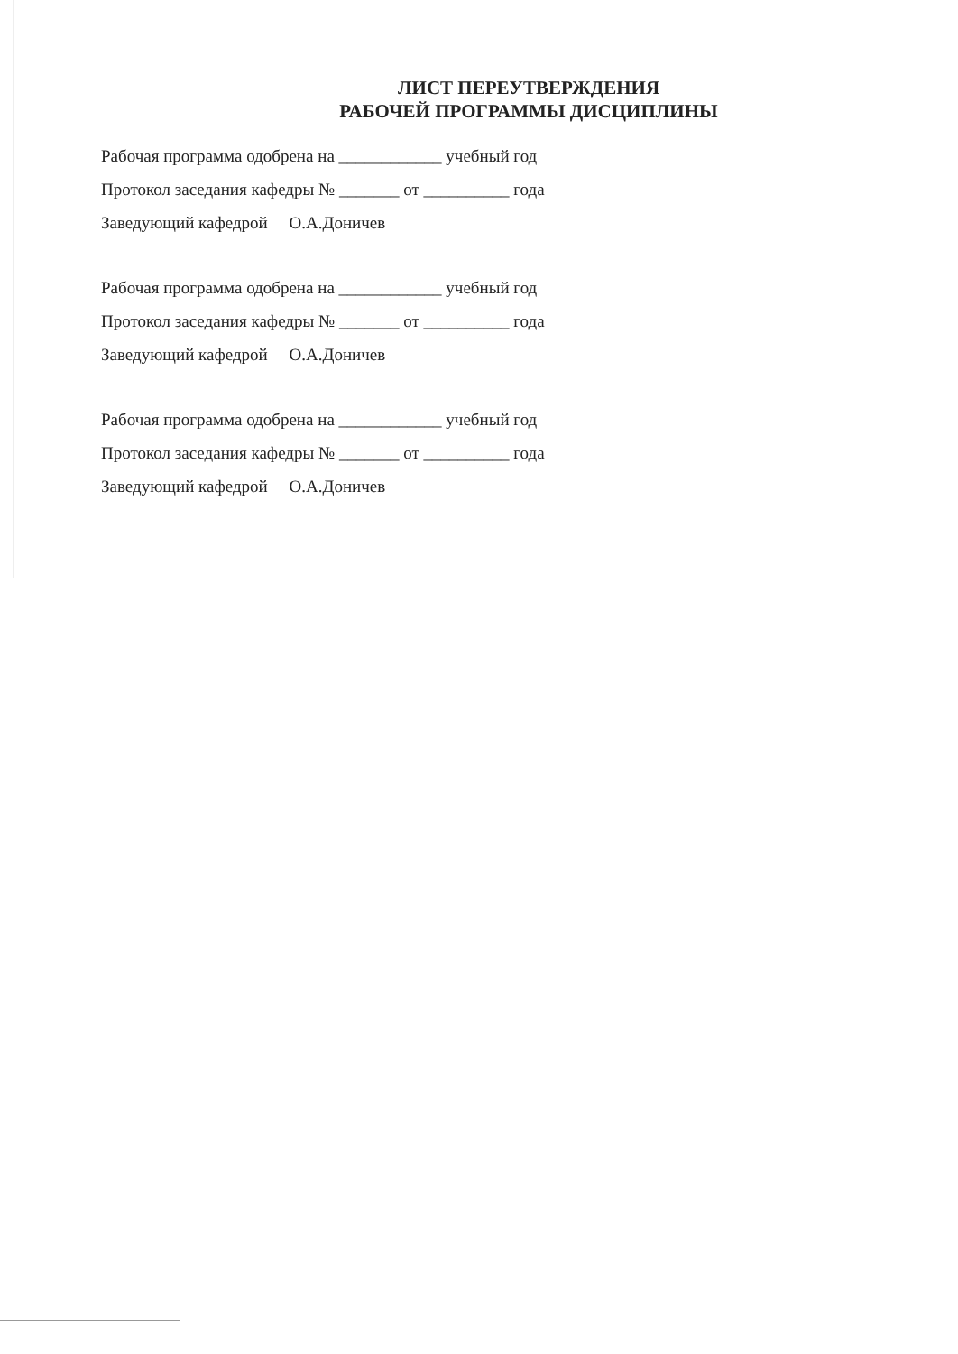ЛИСТ ПЕРЕУТВЕРЖДЕНИЯ
РАБОЧЕЙ ПРОГРАММЫ ДИСЦИПЛИНЫ
Рабочая программа одобрена на ____________ учебный год
Протокол заседания кафедры № _______ от __________ года
Заведующий кафедрой О.А.Доничев
Рабочая программа одобрена на ____________ учебный год
Протокол заседания кафедры № _______ от __________ года
Заведующий кафедрой О.А.Доничев
Рабочая программа одобрена на ____________ учебный год
Протокол заседания кафедры № _______ от __________ года
Заведующий кафедрой О.А.Доничев